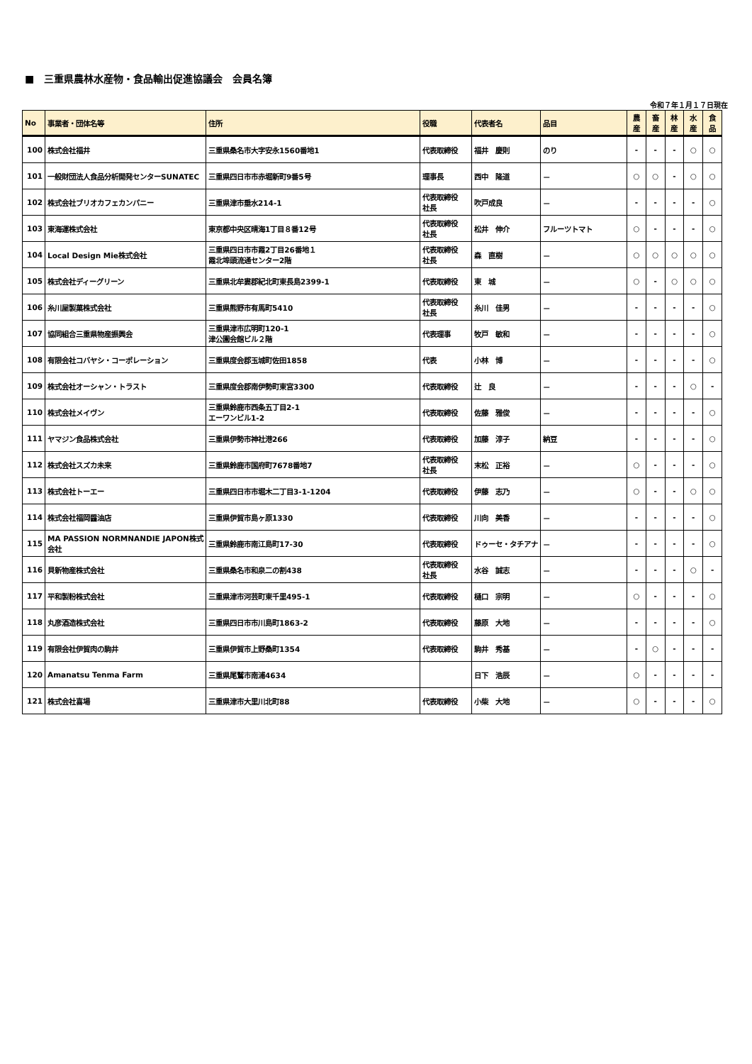■　三重県農林水産物・食品輸出促進協議会　会員名簿
令和７年１月１７日現在
| No | 事業者・団体名等 | 住所 | 役職 | 代表者名 | 品目 | 農 産 | 畜 産 | 林 産 | 水 産 | 食 品 |
| --- | --- | --- | --- | --- | --- | --- | --- | --- | --- | --- |
| 100 | 株式会社福井 | 三重県桑名市大字安永1560番地1 | 代表取締役 | 福井 慶則 | のり | - | - | - | ○ | ○ |
| 101 | 一般財団法人食品分析開発センターSUNATEC | 三重県四日市市赤堀新町9番5号 | 理事長 | 西中 隆道 | － | ○ | ○ | - | ○ | ○ |
| 102 | 株式会社ブリオカフェカンパニー | 三重県津市垂水214-1 | 代表取締役 社長 | 吹戸成良 | － | - | - | - | - | ○ |
| 103 | 東海運株式会社 | 東京都中央区晴海1丁目８番12号 | 代表取締役 社長 | 松井 伸介 | フルーツトマト | ○ | - | - | - | ○ |
| 104 | Local Design Mie株式会社 | 三重県四日市市霞2丁目26番地１ 霞北埠頭流通センター2階 | 代表取締役 社長 | 森 直樹 | － | ○ | ○ | ○ | ○ | ○ |
| 105 | 株式会社ディーグリーン | 三重県北牟婁郡紀北町東長島2399-1 | 代表取締役 | 東 城 | － | ○ | - | ○ | ○ | ○ |
| 106 | 糸川屋製菓株式会社 | 三重県熊野市有馬町5410 | 代表取締役 社長 | 糸川 佳男 | － | - | - | - | - | ○ |
| 107 | 協同組合三重県物産振興会 | 三重県津市広明町120-1 津公園会館ビル２階 | 代表理事 | 牧戸 敏和 | － | - | - | - | - | ○ |
| 108 | 有限会社コバヤシ・コーポレーション | 三重県度会郡玉城町佐田1858 | 代表 | 小林 博 | － | - | - | - | - | ○ |
| 109 | 株式会社オーシャン・トラスト | 三重県度会郡南伊勢町東宮3300 | 代表取締役 | 辻 良 | － | - | - | - | ○ | - |
| 110 | 株式会社メイヴン | 三重県鈴鹿市西条五丁目2-1 エーワンビル1-2 | 代表取締役 | 佐藤 雅俊 | － | - | - | - | - | ○ |
| 111 | ヤマジン食品株式会社 | 三重県伊勢市神社港266 | 代表取締役 | 加藤 淳子 | 納豆 | - | - | - | - | ○ |
| 112 | 株式会社スズカ未来 | 三重県鈴鹿市国府町7678番地7 | 代表取締役 社長 | 末松 正裕 | － | ○ | - | - | - | ○ |
| 113 | 株式会社トーエー | 三重県四日市市堀木二丁目3-1-1204 | 代表取締役 | 伊藤 志乃 | － | ○ | - | - | ○ | ○ |
| 114 | 株式会社福岡醤油店 | 三重県伊賀市島ヶ原1330 | 代表取締役 | 川向 美香 | － | - | - | - | - | ○ |
| 115 | MA PASSION NORMNANDIE JAPON株式会社 | 三重県鈴鹿市南江島町17-30 | 代表取締役 | ドゥーセ・タチアナ | － | - | - | - | - | ○ |
| 116 | 貝新物産株式会社 | 三重県桑名市和泉二の割438 | 代表取締役 社長 | 水谷 誠志 | － | - | - | - | ○ | - |
| 117 | 平和製粉株式会社 | 三重県津市河芸町東千里495-1 | 代表取締役 | 樋口 宗明 | － | ○ | - | - | - | ○ |
| 118 | 丸彦酒造株式会社 | 三重県四日市市川島町1863-2 | 代表取締役 | 藤原 大地 | － | - | - | - | - | ○ |
| 119 | 有限会社伊賀肉の駒井 | 三重県伊賀市上野桑町1354 | 代表取締役 | 駒井 秀基 | － | - | ○ | - | - | - |
| 120 | Amanatsu Tenma Farm | 三重県尾鷲市南浦4634 | | 日下 浩辰 | － | ○ | - | - | - | - |
| 121 | 株式会社喜場 | 三重県津市大里川北町88 | 代表取締役 | 小柴 大地 | － | ○ | - | - | - | ○ |